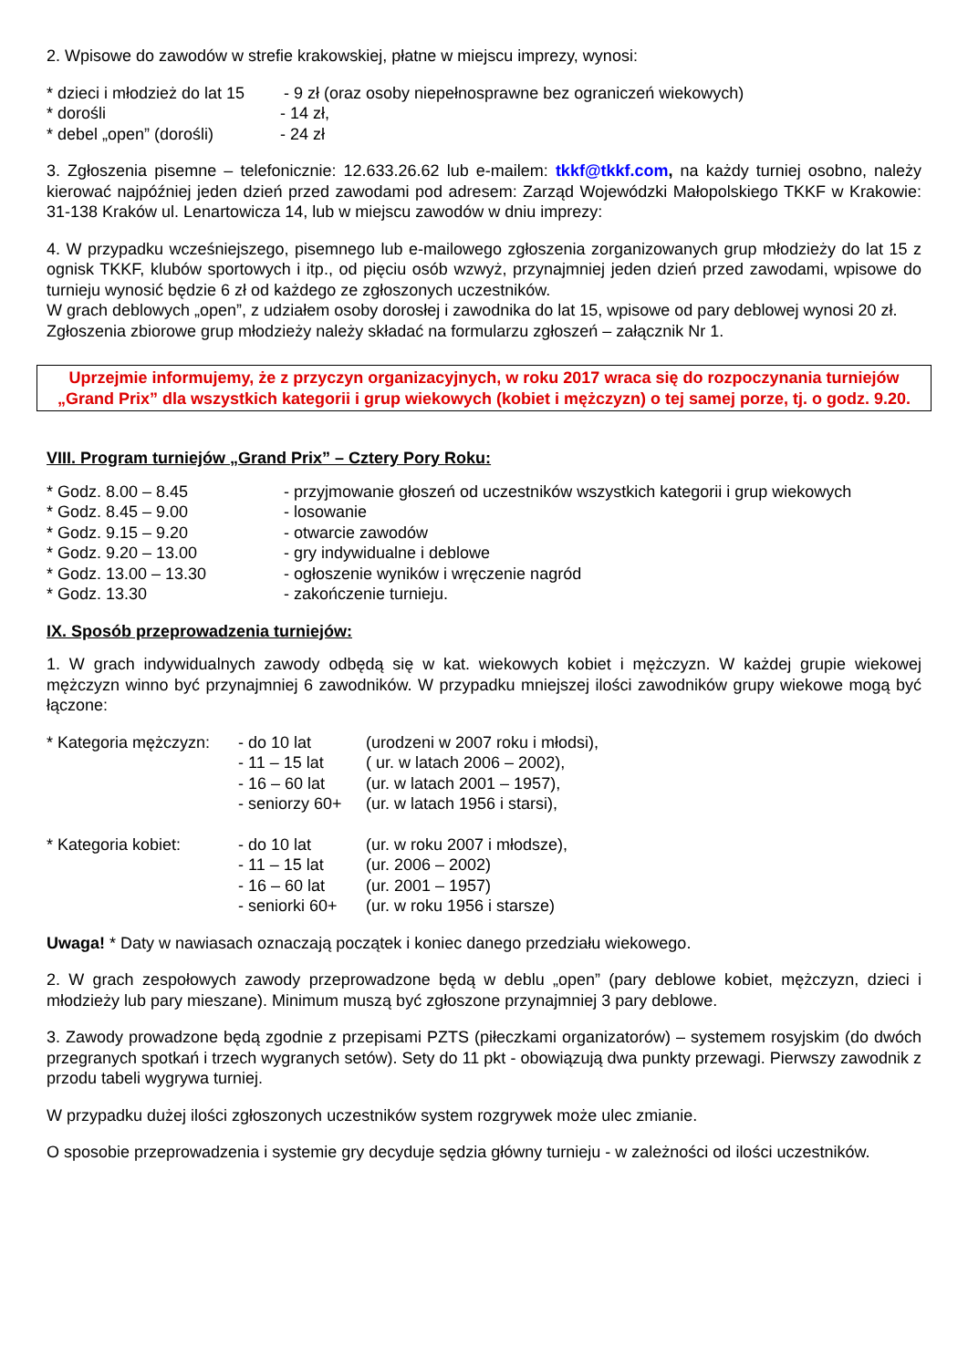2. Wpisowe do zawodów w strefie krakowskiej, płatne w miejscu imprezy, wynosi:
* dzieci i młodzież do lat 15
- 9 zł (oraz osoby niepełnosprawne bez ograniczeń wiekowych)
* dorośli - 14 zł,
* debel „open” (dorośli)
- 24 zł
3. Zgłoszenia pisemne – telefonicznie: 12.633.26.62 lub e-mailem: tkkf@tkkf.com, na każdy turniej osobno, należy kierować najpóźniej jeden dzień przed zawodami pod adresem: Zarząd Wojewódzki Małopolskiego TKKF w Krakowie: 31-138 Kraków ul. Lenartowicza 14, lub w miejscu zawodów w dniu imprezy:
4. W przypadku wcześniejszego, pisemnego lub e-mailowego zgłoszenia zorganizowanych grup młodzieży do lat 15 z ognisk TKKF, klubów sportowych i itp., od pięciu osób wzwyż, przynajmniej jeden dzień przed zawodami, wpisowe do turnieju wynosić będzie 6 zł od każdego ze zgłoszonych uczestników.
W grach deblowych „open”, z udziałem osoby dorosłej i zawodnika do lat 15, wpisowe od pary deblowej wynosi 20 zł.
Zgłoszenia zbiorowe grup młodzieży należy składać na formularzu zgłoszeń – załącznik Nr 1.
Uprzejmie informujemy, że z przyczyn organizacyjnych, w roku 2017 wraca się do rozpoczynania turniejów „Grand Prix” dla wszystkich kategorii i grup wiekowych (kobiet i mężczyzn) o tej samej porze, tj. o godz. 9.20.
VIII. Program turniejów „Grand Prix” – Cztery Pory Roku:
* Godz. 8.00 – 8.45 - przyjmowanie głoszeń od uczestników wszystkich kategorii i grup wiekowych
* Godz. 8.45 – 9.00 - losowanie
* Godz. 9.15 – 9.20 - otwarcie zawodów
* Godz. 9.20 – 13.00 - gry indywidualne i deblowe
* Godz. 13.00 – 13.30 - ogłoszenie wyników i wręczenie nagród
* Godz. 13.30 - zakończenie turnieju.
IX. Sposób przeprowadzenia turniejów:
1. W grach indywidualnych zawody odbędą się w kat. wiekowych kobiet i mężczyzn. W każdej grupie wiekowej mężczyzn winno być przynajmniej 6 zawodników. W przypadku mniejszej ilości zawodników grupy wiekowe mogą być łączone:
* Kategoria mężczyzn:
- do 10 lat (urodzeni w 2007 roku i młodsi),
- 11 – 15 lat
( ur. w latach 2006 – 2002),
- 16 – 60 lat
(ur. w latach 2001 – 1957),
- seniorzy 60+
(ur. w latach 1956 i starsi),
* Kategoria kobiet: - do 10 lat (ur. w roku 2007 i młodsze),
- 11 – 15 lat
(ur. 2006 – 2002)
- 16 – 60 lat
(ur. 2001 – 1957)
- seniorki 60+
(ur. w roku 1956 i starsze)
Uwaga! * Daty w nawiasach oznaczają początek i koniec danego przedziału wiekowego.
2. W grach zespołowych zawody przeprowadzone będą w deblu „open” (pary deblowe kobiet, mężczyzn, dzieci i młodzieży lub pary mieszane). Minimum muszą być zgłoszone przynajmniej 3 pary deblowe.
3. Zawody prowadzone będą zgodnie z przepisami PZTS (piłeczkami organizatorów) – systemem rosyjskim (do dwóch przegranych spotkań i trzech wygranych setów). Sety do 11 pkt - obowiązują dwa punkty przewagi. Pierwszy zawodnik z przodu tabeli wygrywa turniej.
W przypadku dużej ilości zgłoszonych uczestników system rozgrywek może ulec zmianie.
O sposobie przeprowadzenia i systemie gry decyduje sędzia główny turnieju - w zależności od ilości uczestników.